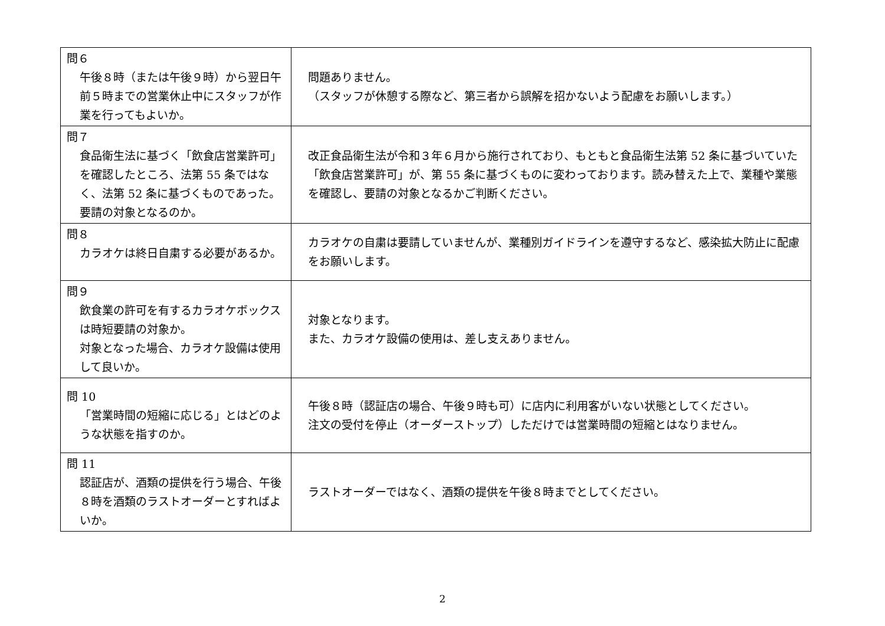| 問６ 午後８時（または午後９時）から翌日午前５時までの営業休止中にスタッフが作業を行ってもよいか。 | 問題ありません。 （スタッフが休憩する際など、第三者から誤解を招かないよう配慮をお願いします。） |
| 問７ 食品衛生法に基づく「飲食店営業許可」を確認したところ、法第 55 条ではなく、法第 52 条に基づくものであった。要請の対象となるのか。 | 改正食品衛生法が令和３年６月から施行されており、もともと食品衛生法第 52 条に基づいていた「飲食店営業許可」が、第 55 条に基づくものに変わっております。読み替えた上で、業種や業態を確認し、要請の対象となるかご判断ください。 |
| 問８ カラオケは終日自粛する必要があるか。 | カラオケの自粛は要請していませんが、業種別ガイドラインを遵守するなど、感染拡大防止に配慮をお願いします。 |
| 問９ 飲食業の許可を有するカラオケボックスは時短要請の対象か。 対象となった場合、カラオケ設備は使用して良いか。 | 対象となります。 また、カラオケ設備の使用は、差し支えありません。 |
| 問 10 「営業時間の短縮に応じる」とはどのような状態を指すのか。 | 午後８時（認証店の場合、午後９時も可）に店内に利用客がいない状態としてください。 注文の受付を停止（オーダーストップ）しただけでは営業時間の短縮とはなりません。 |
| 問 11 認証店が、酒類の提供を行う場合、午後８時を酒類のラストオーダーとすればよいか。 | ラストオーダーではなく、酒類の提供を午後８時までとしてください。 |
2